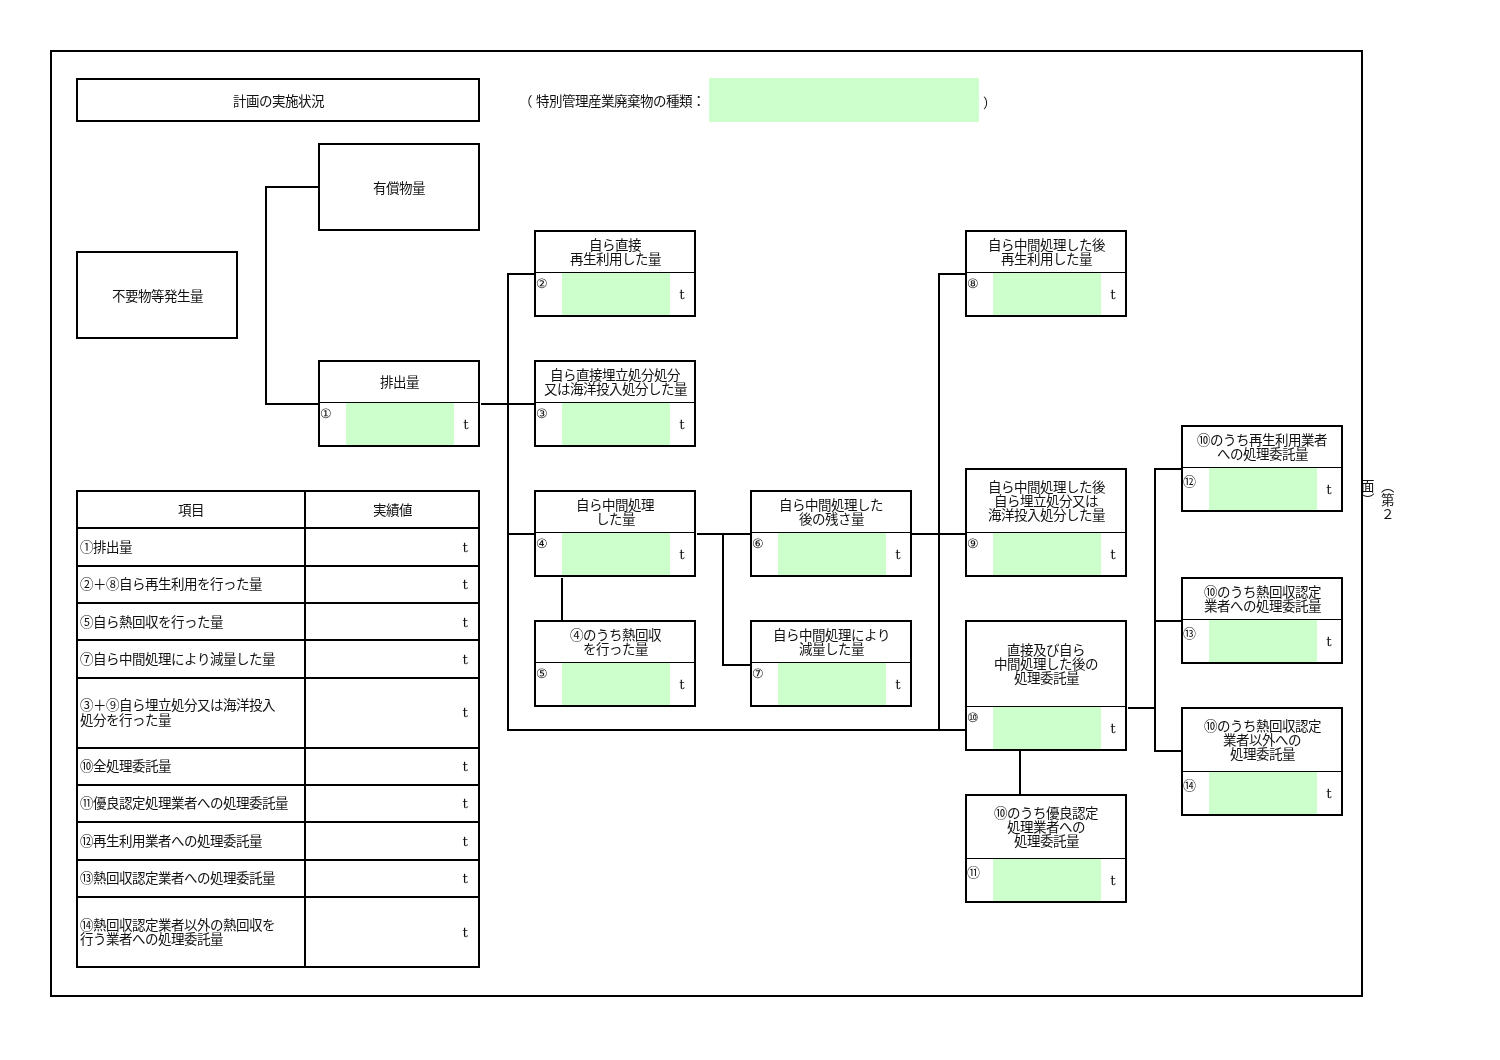計画の実施状況
（ 特別管理産業廃棄物の種類： ）
不要物等発生量
有償物量
排出量
① t
自ら直接
再生利用した量
② t
自ら直接埋立処分処分
又は海洋投入処分した量
③ t
自ら中間処理
した量
④ t
④のうち熱回収
を行った量
⑤ t
自ら中間処理した
後の残さ量
⑥ t
自ら中間処理により
減量した量
⑦ t
自ら中間処理した後
再生利用した量
⑧ t
自ら中間処理した後
自ら埋立処分又は
海洋投入処分した量
⑨ t
直接及び自ら
中間処理した後の
処理委託量
⑩ t
⑩のうち優良認定
処理業者への
処理委託量
⑪ t
⑩のうち再生利用業者
への処理委託量
⑫ t
⑩のうち熱回収認定
業者への処理委託量
⑬ t
⑩のうち熱回収認定
業者以外への
処理委託量
⑭ t
| 項目 | 実績値 |
| --- | --- |
| ①排出量 | t |
| ②＋⑧自ら再生利用を行った量 | t |
| ⑤自ら熱回収を行った量 | t |
| ⑦自ら中間処理により減量した量 | t |
| ③＋⑨自ら埋立処分又は海洋投入 処分を行った量 | t |
| ⑩全処理委託量 | t |
| ⑪優良認定処理業者への処理委託量 | t |
| ⑫再生利用業者への処理委託量 | t |
| ⑬熱回収認定業者への処理委託量 | t |
| ⑭熱回収認定業者以外の熱回収を 行う業者への処理委託量 | t |
（第２面）